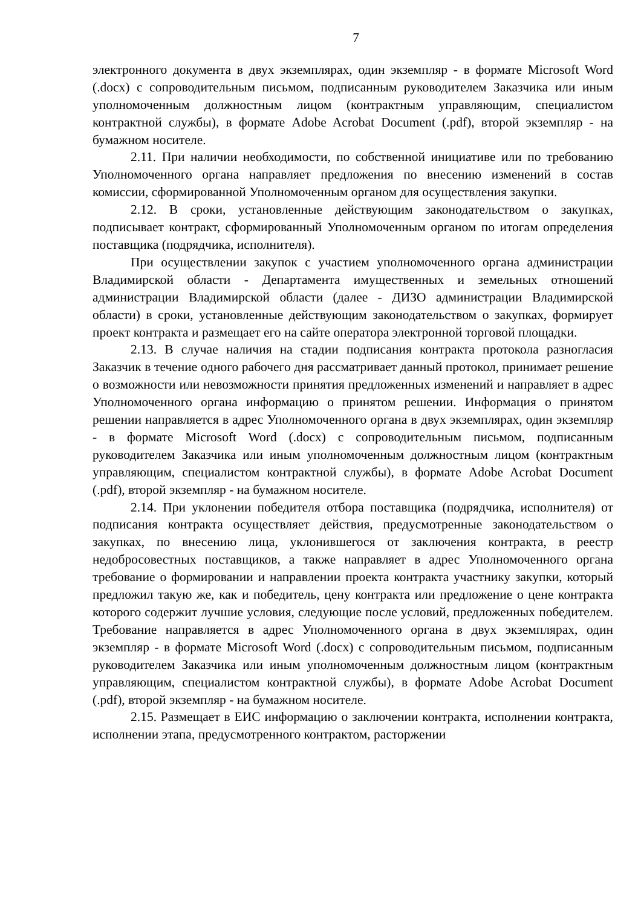7
электронного документа в двух экземплярах, один экземпляр - в формате Microsoft Word (.docx) с сопроводительным письмом, подписанным руководителем Заказчика или иным уполномоченным должностным лицом (контрактным управляющим, специалистом контрактной службы), в формате Adobe Acrobat Document (.pdf), второй экземпляр - на бумажном носителе.
2.11. При наличии необходимости, по собственной инициативе или по требованию Уполномоченного органа направляет предложения по внесению изменений в состав комиссии, сформированной Уполномоченным органом для осуществления закупки.
2.12. В сроки, установленные действующим законодательством о закупках, подписывает контракт, сформированный Уполномоченным органом по итогам определения поставщика (подрядчика, исполнителя).
При осуществлении закупок с участием уполномоченного органа администрации Владимирской области - Департамента имущественных и земельных отношений администрации Владимирской области (далее - ДИЗО администрации Владимирской области) в сроки, установленные действующим законодательством о закупках, формирует проект контракта и размещает его на сайте оператора электронной торговой площадки.
2.13. В случае наличия на стадии подписания контракта протокола разногласия Заказчик в течение одного рабочего дня рассматривает данный протокол, принимает решение о возможности или невозможности принятия предложенных изменений и направляет в адрес Уполномоченного органа информацию о принятом решении. Информация о принятом решении направляется в адрес Уполномоченного органа в двух экземплярах, один экземпляр - в формате Microsoft Word (.docx) с сопроводительным письмом, подписанным руководителем Заказчика или иным уполномоченным должностным лицом (контрактным управляющим, специалистом контрактной службы), в формате Adobe Acrobat Document (.pdf), второй экземпляр - на бумажном носителе.
2.14. При уклонении победителя отбора поставщика (подрядчика, исполнителя) от подписания контракта осуществляет действия, предусмотренные законодательством о закупках, по внесению лица, уклонившегося от заключения контракта, в реестр недобросовестных поставщиков, а также направляет в адрес Уполномоченного органа требование о формировании и направлении проекта контракта участнику закупки, который предложил такую же, как и победитель, цену контракта или предложение о цене контракта которого содержит лучшие условия, следующие после условий, предложенных победителем. Требование направляется в адрес Уполномоченного органа в двух экземплярах, один экземпляр - в формате Microsoft Word (.docx) с сопроводительным письмом, подписанным руководителем Заказчика или иным уполномоченным должностным лицом (контрактным управляющим, специалистом контрактной службы), в формате Adobe Acrobat Document (.pdf), второй экземпляр - на бумажном носителе.
2.15. Размещает в ЕИС информацию о заключении контракта, исполнении контракта, исполнении этапа, предусмотренного контрактом, расторжении